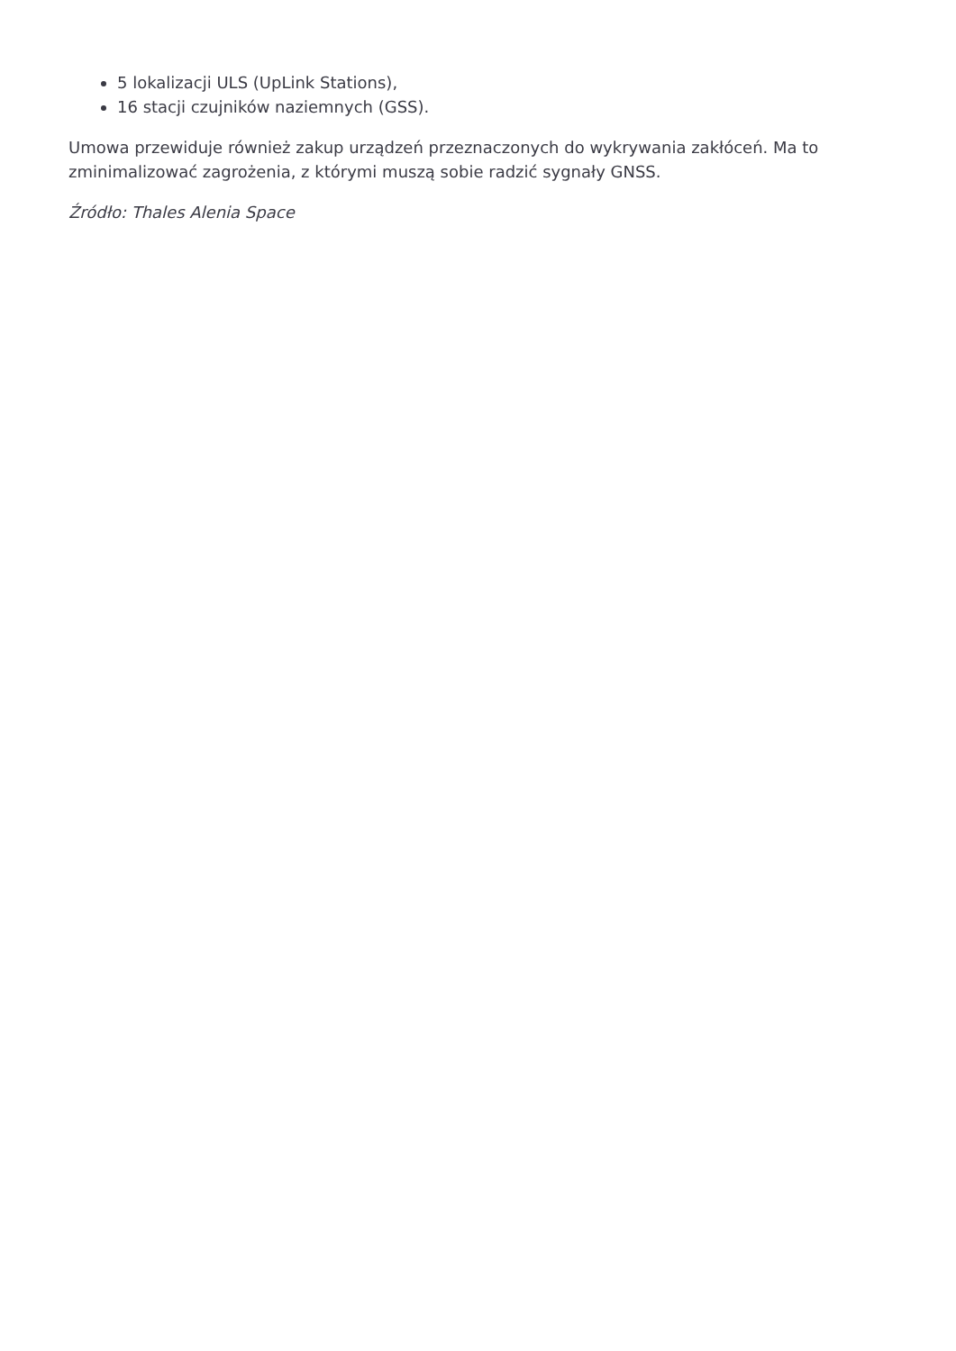5 lokalizacji ULS (UpLink Stations),
16 stacji czujników naziemnych (GSS).
Umowa przewiduje również zakup urządzeń przeznaczonych do wykrywania zakłóceń. Ma to zminimalizować zagrożenia, z którymi muszą sobie radzić sygnały GNSS.
Źródło: Thales Alenia Space